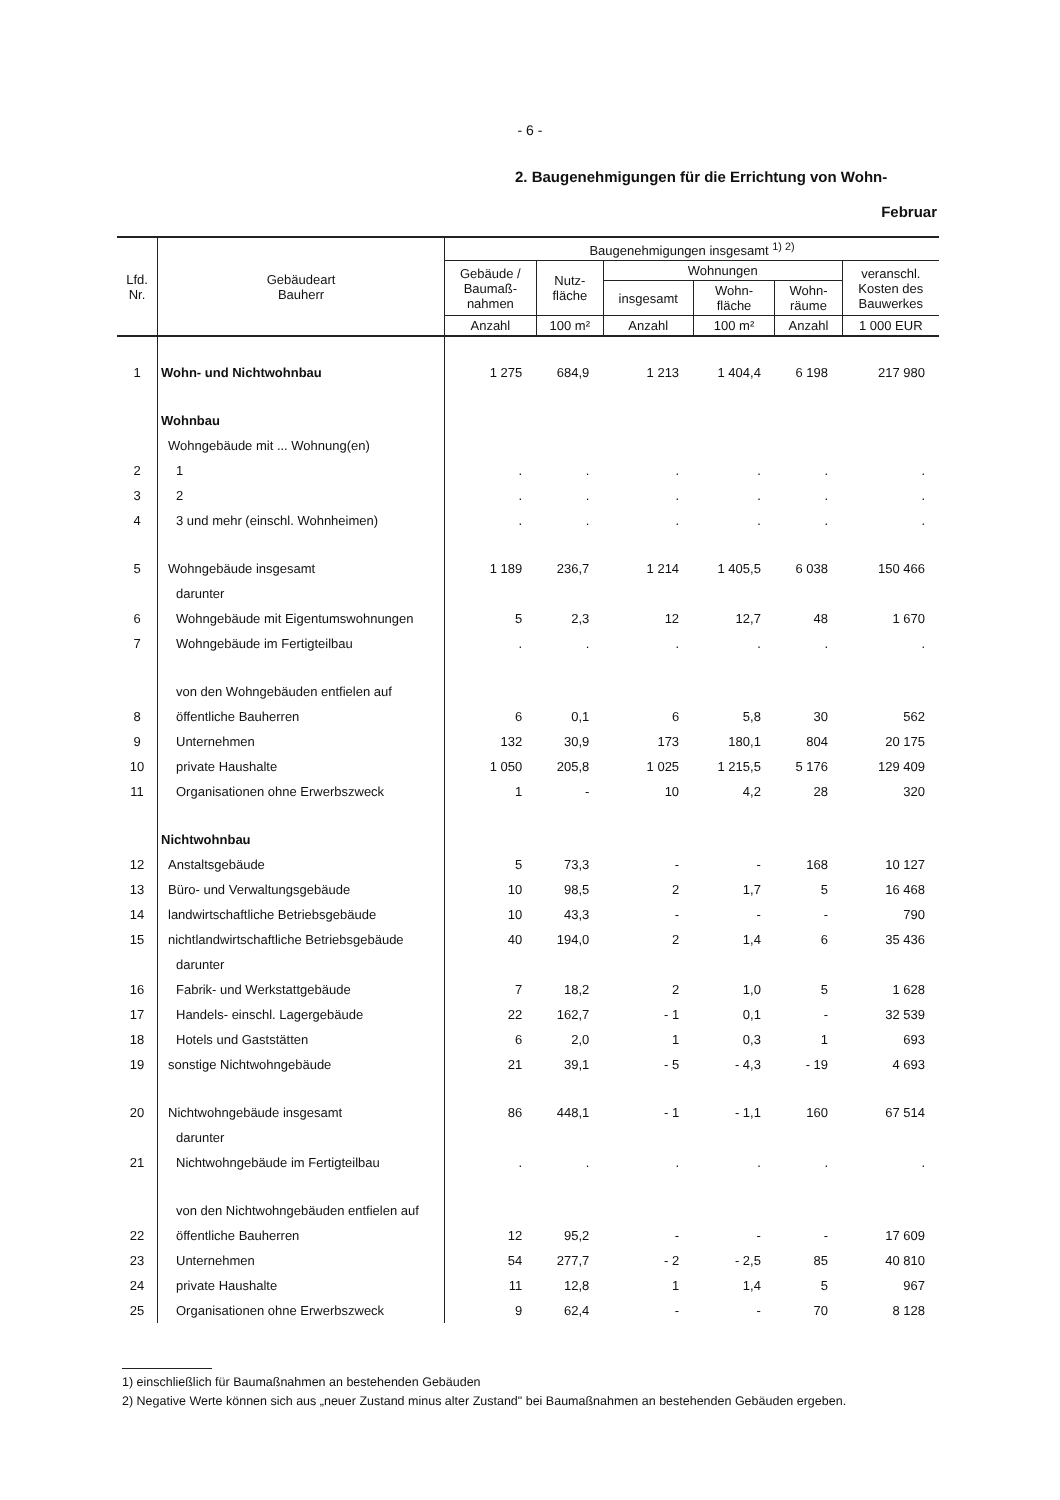- 6 -
2. Baugenehmigungen für die Errichtung von Wohn-
Februar
| Lfd. Nr. | Gebäudeart Bauherr | Baugenehmigungen insgesamt <sup>1) 2)</sup> | | | | | |
| --- | --- | --- | --- | --- | --- | --- | --- |
| | | Gebäude / Baumaß- nahmen | Nutz- fläche | Wohnungen | | | veranschl. Kosten des Bauwerkes |
| | | | | insgesamt | Wohn- fläche | Wohn- räume | |
| | | Anzahl | 100 m² | Anzahl | 100 m² | Anzahl | 1 000 EUR |
| 1 | Wohn- und Nichtwohnbau | 1 275 | 684,9 | 1 213 | 1 404,4 | 6 198 | 217 980 |
| | Wohnbau | | | | | | |
| | Wohngebäude mit ... Wohnung(en) | | | | | | |
| 2 | 1 | . | . | . | . | . | . |
| 3 | 2 | . | . | . | . | . | . |
| 4 | 3 und mehr (einschl. Wohnheimen) | . | . | . | . | . | . |
| 5 | Wohngebäude insgesamt | 1 189 | 236,7 | 1 214 | 1 405,5 | 6 038 | 150 466 |
| | darunter | | | | | | |
| 6 | Wohngebäude mit Eigentumswohnungen | 5 | 2,3 | 12 | 12,7 | 48 | 1 670 |
| 7 | Wohngebäude im Fertigteilbau | . | . | . | . | . | . |
| | von den Wohngebäuden entfielen auf | | | | | | |
| 8 | öffentliche Bauherren | 6 | 0,1 | 6 | 5,8 | 30 | 562 |
| 9 | Unternehmen | 132 | 30,9 | 173 | 180,1 | 804 | 20 175 |
| 10 | private Haushalte | 1 050 | 205,8 | 1 025 | 1 215,5 | 5 176 | 129 409 |
| 11 | Organisationen ohne Erwerbszweck | 1 | - | 10 | 4,2 | 28 | 320 |
| | Nichtwohnbau | | | | | | |
| 12 | Anstaltsgebäude | 5 | 73,3 | - | - | 168 | 10 127 |
| 13 | Büro- und Verwaltungsgebäude | 10 | 98,5 | 2 | 1,7 | 5 | 16 468 |
| 14 | landwirtschaftliche Betriebsgebäude | 10 | 43,3 | - | - | - | 790 |
| 15 | nichtlandwirtschaftliche Betriebsgebäude | 40 | 194,0 | 2 | 1,4 | 6 | 35 436 |
| | darunter | | | | | | |
| 16 | Fabrik- und Werkstattgebäude | 7 | 18,2 | 2 | 1,0 | 5 | 1 628 |
| 17 | Handels- einschl. Lagergebäude | 22 | 162,7 | - 1 | 0,1 | - | 32 539 |
| 18 | Hotels und Gaststätten | 6 | 2,0 | 1 | 0,3 | 1 | 693 |
| 19 | sonstige Nichtwohngebäude | 21 | 39,1 | - 5 | - 4,3 | - 19 | 4 693 |
| 20 | Nichtwohngebäude insgesamt | 86 | 448,1 | - 1 | - 1,1 | 160 | 67 514 |
| | darunter | | | | | | |
| 21 | Nichtwohngebäude im Fertigteilbau | . | . | . | . | . | . |
| | von den Nichtwohngebäuden entfielen auf | | | | | | |
| 22 | öffentliche Bauherren | 12 | 95,2 | - | - | - | 17 609 |
| 23 | Unternehmen | 54 | 277,7 | - 2 | - 2,5 | 85 | 40 810 |
| 24 | private Haushalte | 11 | 12,8 | 1 | 1,4 | 5 | 967 |
| 25 | Organisationen ohne Erwerbszweck | 9 | 62,4 | - | - | 70 | 8 128 |
1) einschließlich für Baumaßnahmen an bestehenden Gebäuden
2) Negative Werte können sich aus „neuer Zustand minus alter Zustand" bei Baumaßnahmen an bestehenden Gebäuden ergeben.